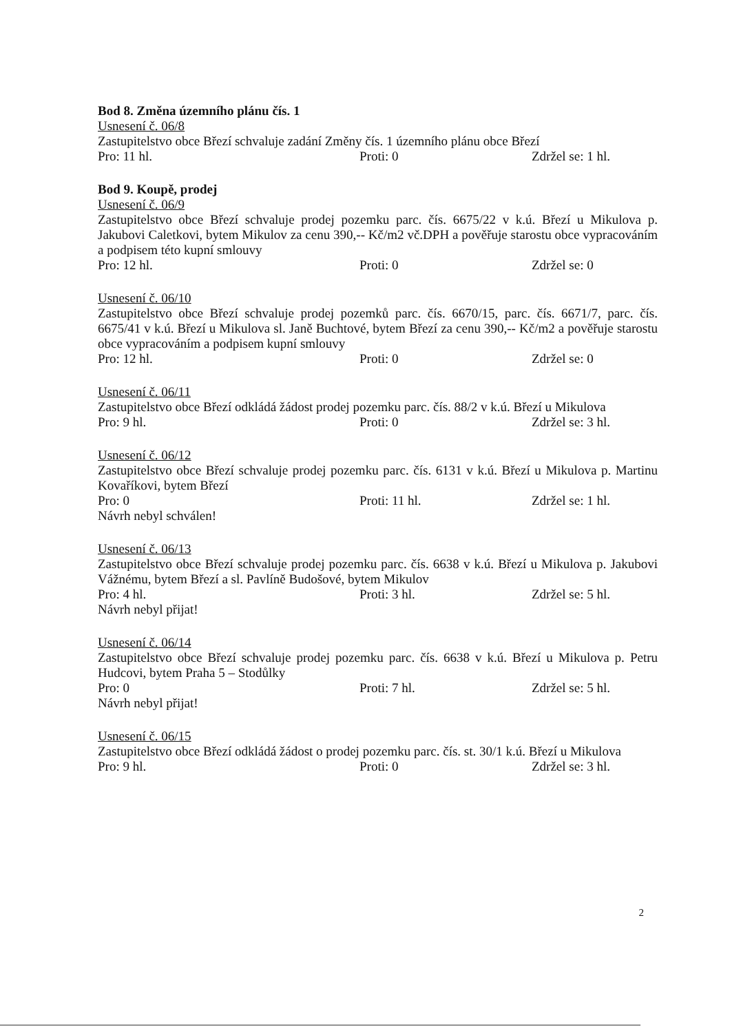Bod 8. Změna územního plánu čís. 1
Usnesení č. 06/8
Zastupitelstvo obce Březí schvaluje zadání Změny čís. 1 územního plánu obce Březí
Pro: 11 hl. Proti: 0 Zdržel se: 1 hl.
Bod 9. Koupě, prodej
Usnesení č. 06/9
Zastupitelstvo obce Březí schvaluje prodej pozemku parc. čís. 6675/22 v k.ú. Březí u Mikulova p. Jakubovi Caletkovi, bytem Mikulov za cenu 390,-- Kč/m2 vč.DPH a pověřuje starostu obce vypracováním a podpisem této kupní smlouvy
Pro: 12 hl. Proti: 0 Zdržel se: 0
Usnesení č. 06/10
Zastupitelstvo obce Březí schvaluje prodej pozemků parc. čís. 6670/15, parc. čís. 6671/7, parc. čís. 6675/41 v k.ú. Březí u Mikulova sl. Janě Buchtové, bytem Březí za cenu 390,-- Kč/m2 a pověřuje starostu obce vypracováním a podpisem kupní smlouvy
Pro: 12 hl. Proti: 0 Zdržel se: 0
Usnesení č. 06/11
Zastupitelstvo obce Březí odkládá žádost prodej pozemku parc. čís. 88/2 v k.ú. Březí u Mikulova
Pro: 9 hl. Proti: 0 Zdržel se: 3 hl.
Usnesení č. 06/12
Zastupitelstvo obce Březí schvaluje prodej pozemku parc. čís. 6131 v k.ú. Březí u Mikulova p. Martinu Kovaříkovi, bytem Březí
Pro: 0 Proti: 11 hl. Zdržel se: 1 hl.
Návrh nebyl schválen!
Usnesení č. 06/13
Zastupitelstvo obce Březí schvaluje prodej pozemku parc. čís. 6638 v k.ú. Březí u Mikulova p. Jakubovi Vážnému, bytem Březí a sl. Pavlíně Budošové, bytem Mikulov
Pro: 4 hl. Proti: 3 hl. Zdržel se: 5 hl.
Návrh nebyl přijat!
Usnesení č. 06/14
Zastupitelstvo obce Březí schvaluje prodej pozemku parc. čís. 6638 v k.ú. Březí u Mikulova p. Petru Hudcovi, bytem Praha 5 – Stodůlky
Pro: 0 Proti: 7 hl. Zdržel se: 5 hl.
Návrh nebyl přijat!
Usnesení č. 06/15
Zastupitelstvo obce Březí odkládá žádost o prodej pozemku parc. čís. st. 30/1 k.ú. Březí u Mikulova
Pro: 9 hl. Proti: 0 Zdržel se: 3 hl.
2